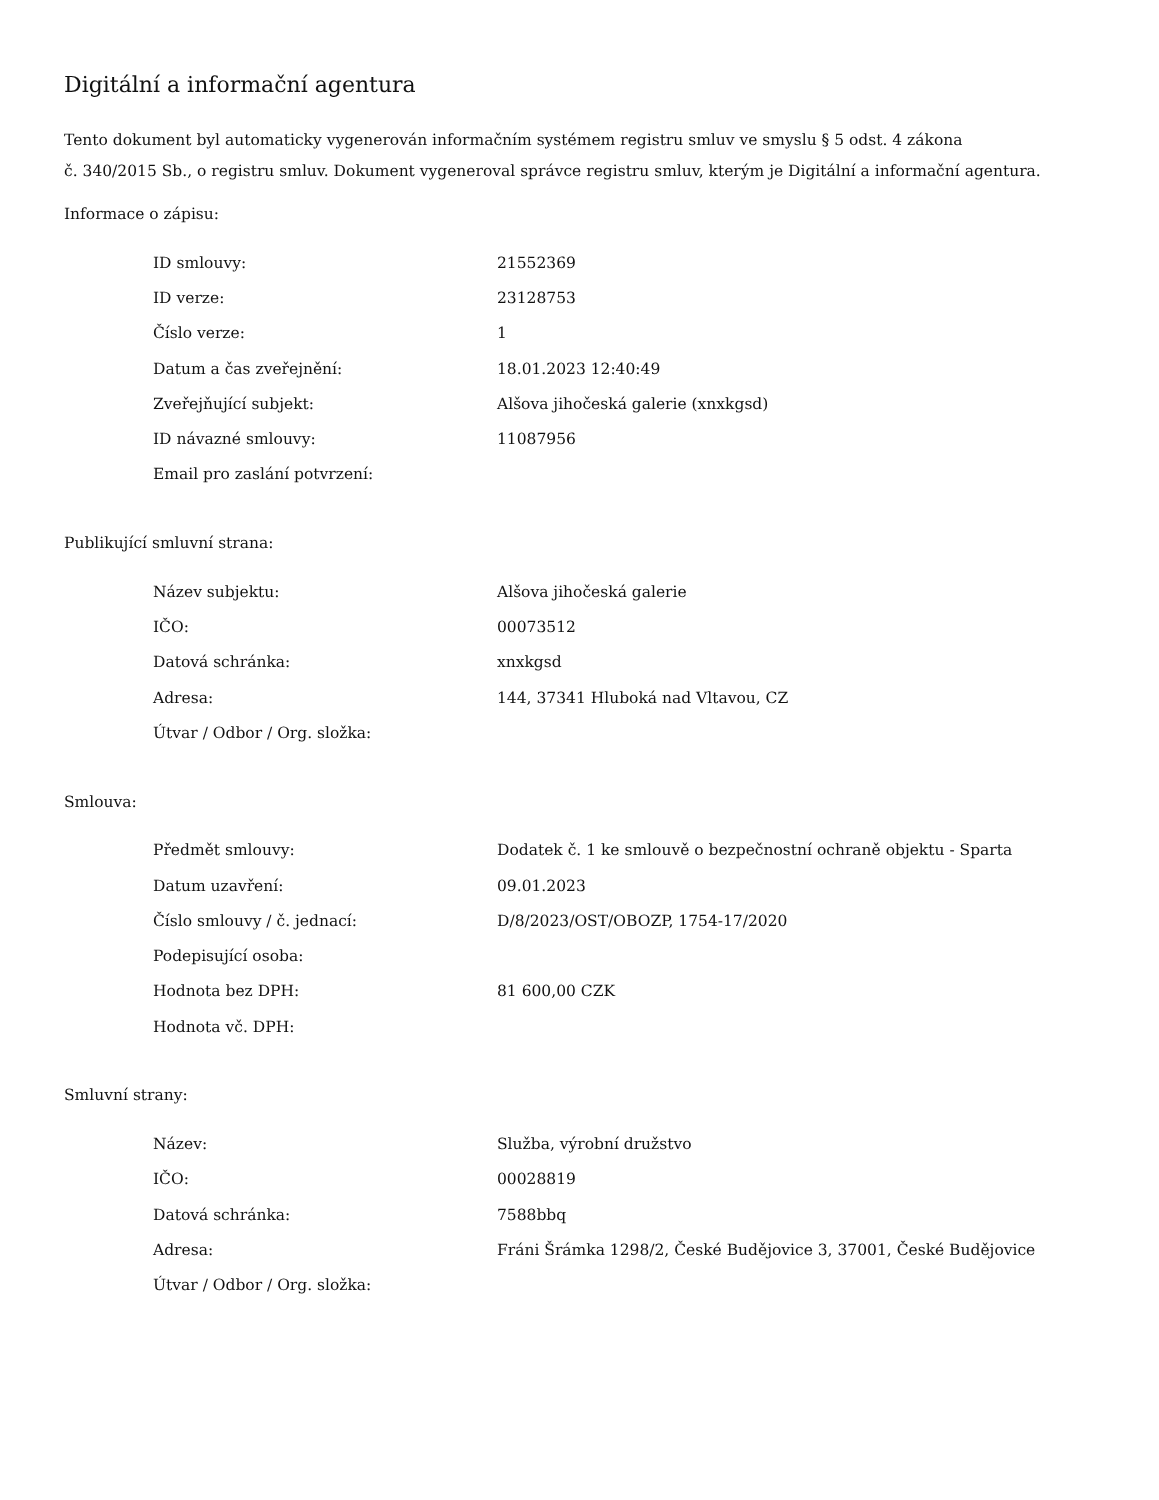Digitální a informační agentura
Tento dokument byl automaticky vygenerován informačním systémem registru smluv ve smyslu § 5 odst. 4 zákona
č. 340/2015 Sb., o registru smluv. Dokument vygeneroval správce registru smluv, kterým je Digitální a informační agentura.
Informace o zápisu:
| ID smlouvy: | 21552369 |
| ID verze: | 23128753 |
| Číslo verze: | 1 |
| Datum a čas zveřejnění: | 18.01.2023 12:40:49 |
| Zveřejňující subjekt: | Alšova jihočeská galerie (xnxkgsd) |
| ID návazné smlouvy: | 11087956 |
| Email pro zaslání potvrzení: | |
Publikující smluvní strana:
| Název subjektu: | Alšova jihočeská galerie |
| IČO: | 00073512 |
| Datová schránka: | xnxkgsd |
| Adresa: | 144, 37341 Hluboká nad Vltavou, CZ |
| Útvar / Odbor / Org. složka: | |
Smlouva:
| Předmět smlouvy: | Dodatek č. 1 ke smlouvě o bezpečnostní ochraně objektu - Sparta |
| Datum uzavření: | 09.01.2023 |
| Číslo smlouvy / č. jednací: | D/8/2023/OST/OBOZP, 1754-17/2020 |
| Podepisující osoba: | |
| Hodnota bez DPH: | 81 600,00 CZK |
| Hodnota vč. DPH: | |
Smluvní strany:
| Název: | Služba, výrobní družstvo |
| IČO: | 00028819 |
| Datová schránka: | 7588bbq |
| Adresa: | Fráni Šrámka 1298/2, České Budějovice 3, 37001, České Budějovice |
| Útvar / Odbor / Org. složka: | |